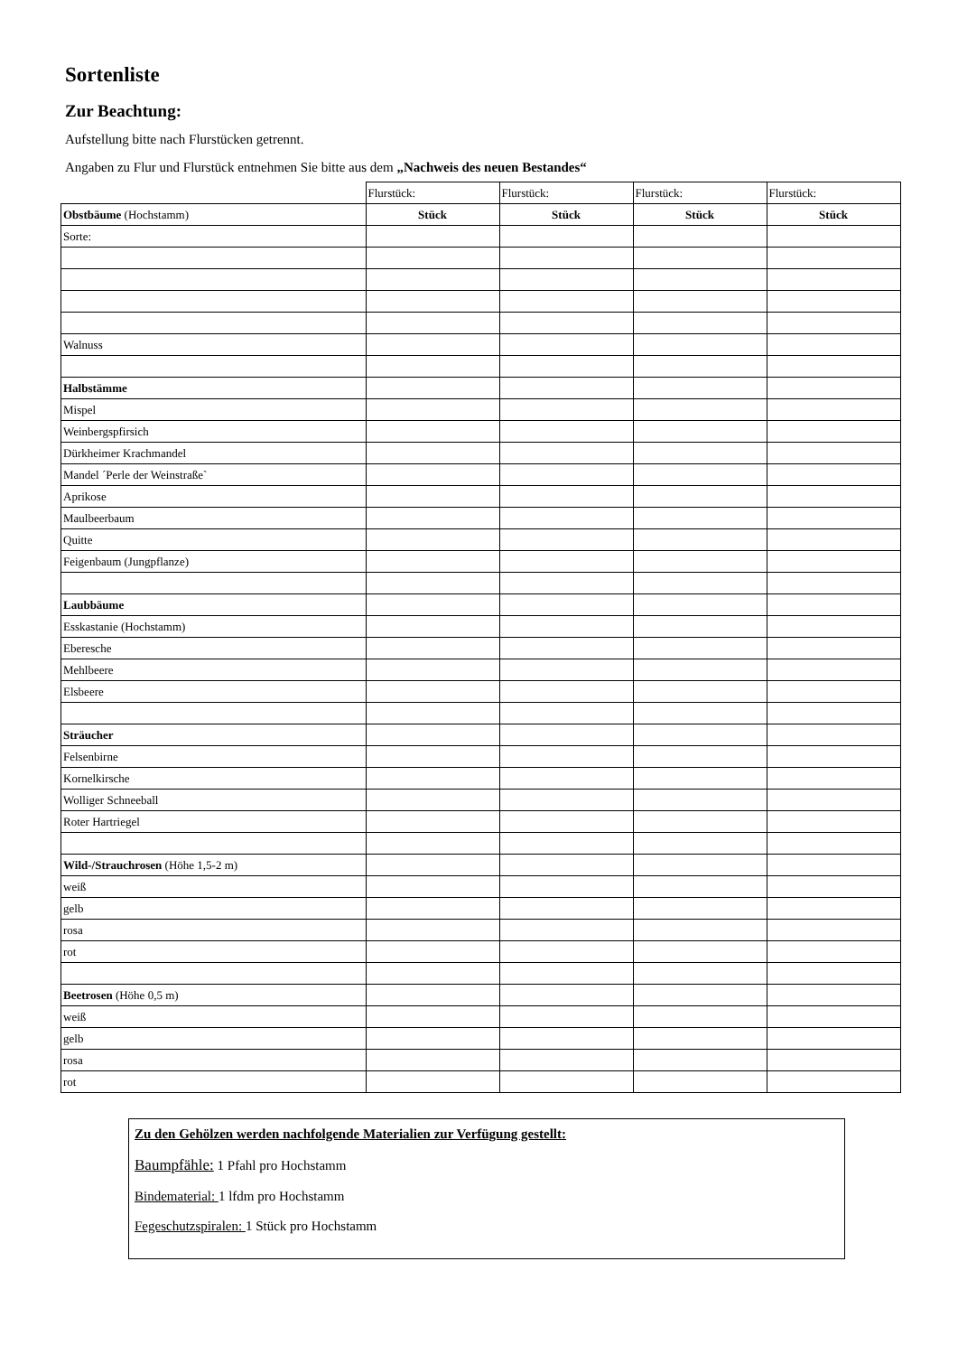Sortenliste
Zur Beachtung:
Aufstellung bitte nach Flurstücken getrennt.
Angaben zu Flur und Flurstück entnehmen Sie bitte aus dem „Nachweis des neuen Bestandes“
| | Flurstück: | Flurstück: | Flurstück: | Flurstück: |
| Obstbäume (Hochstamm) | Stück | Stück | Stück | Stück |
| Sorte: | | | | |
| Walnuss | | | | |
| Halbstämme | | | | |
| Mispel | | | | |
| Weinbergspfirsich | | | | |
| Dürkheimer Krachmandel | | | | |
| Mandel ´Perle der Weinstraße` | | | | |
| Aprikose | | | | |
| Maulbeerbaum | | | | |
| Quitte | | | | |
| Feigenbaum (Jungpflanze) | | | | |
| Laubbäume | | | | |
| Esskastanie (Hochstamm) | | | | |
| Eberesche | | | | |
| Mehlbeere | | | | |
| Elsbeere | | | | |
| Sträucher | | | | |
| Felsenbirne | | | | |
| Kornelkirsche | | | | |
| Wolliger Schneeball | | | | |
| Roter Hartriegel | | | | |
| Wild-/Strauchrosen (Höhe 1,5-2 m) | | | | |
| weiß | | | | |
| gelb | | | | |
| rosa | | | | |
| rot | | | | |
| Beetrosen (Höhe 0,5 m) | | | | |
| weiß | | | | |
| gelb | | | | |
| rosa | | | | |
| rot | | | | |
Zu den Gehölzen werden nachfolgende Materialien zur Verfügung gestellt:
Baumpfähle: 1 Pfahl pro Hochstamm
Bindematerial: 1 lfdm pro Hochstamm
Fegeschutzspiralen: 1 Stück pro Hochstamm